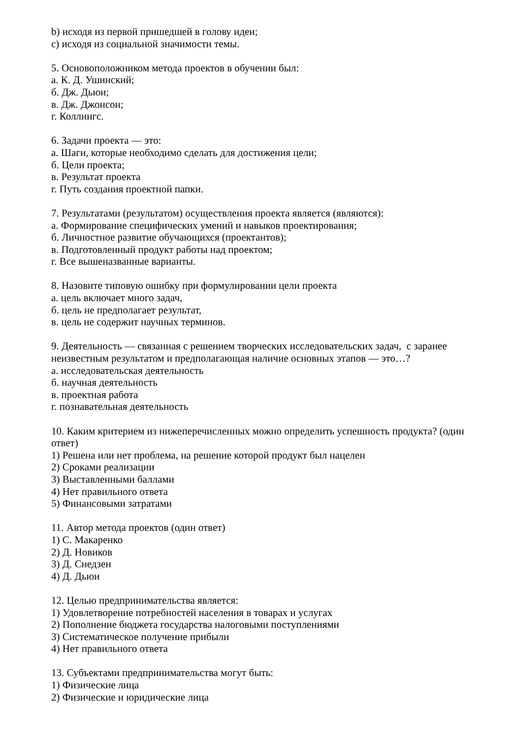b) исходя из первой пришедшей в голову идеи;
c) исходя из социальной значимости темы.
5. Основоположником метода проектов в обучении был:
а. К. Д. Ушинский;
б. Дж. Дьюи;
в. Дж. Джонсон;
г. Коллингс.
6. Задачи проекта — это:
а. Шаги, которые необходимо сделать для достижения цели;
б. Цели проекта;
в. Результат проекта
г. Путь создания проектной папки.
7. Результатами (результатом) осуществления проекта является (являются):
а. Формирование специфических умений и навыков проектирования;
б. Личностное развитие обучающихся (проектантов);
в. Подготовленный продукт работы над проектом;
г. Все вышеназванные варианты.
8. Назовите типовую ошибку при формулировании цели проекта
а. цель включает много задач,
б. цель не предполагает результат,
в. цель не содержит научных терминов.
9. Деятельность — связанная с решением творческих исследовательских задач, с заранее неизвестным результатом и предполагающая наличие основных этапов — это…?
а. исследовательская деятельность
б. научная деятельность
в. проектная работа
г. познавательная деятельность
10. Каким критерием из нижеперечисленных можно определить успешность продукта? (один ответ)
1) Решена или нет проблема, на решение которой продукт был нацелен
2) Сроками реализации
3) Выставленными баллами
4) Нет правильного ответа
5) Финансовыми затратами
11. Автор метода проектов (один ответ)
1) С. Макаренко
2) Д. Новиков
3) Д. Снедзен
4) Д. Дьюи
12. Целью предпринимательства является:
1) Удовлетворение потребностей населения в товарах и услугах
2) Пополнение бюджета государства налоговыми поступлениями
3) Систематическое получение прибыли
4) Нет правильного ответа
13. Субъектами предпринимательства могут быть:
1) Физические лица
2) Физические и юридические лица